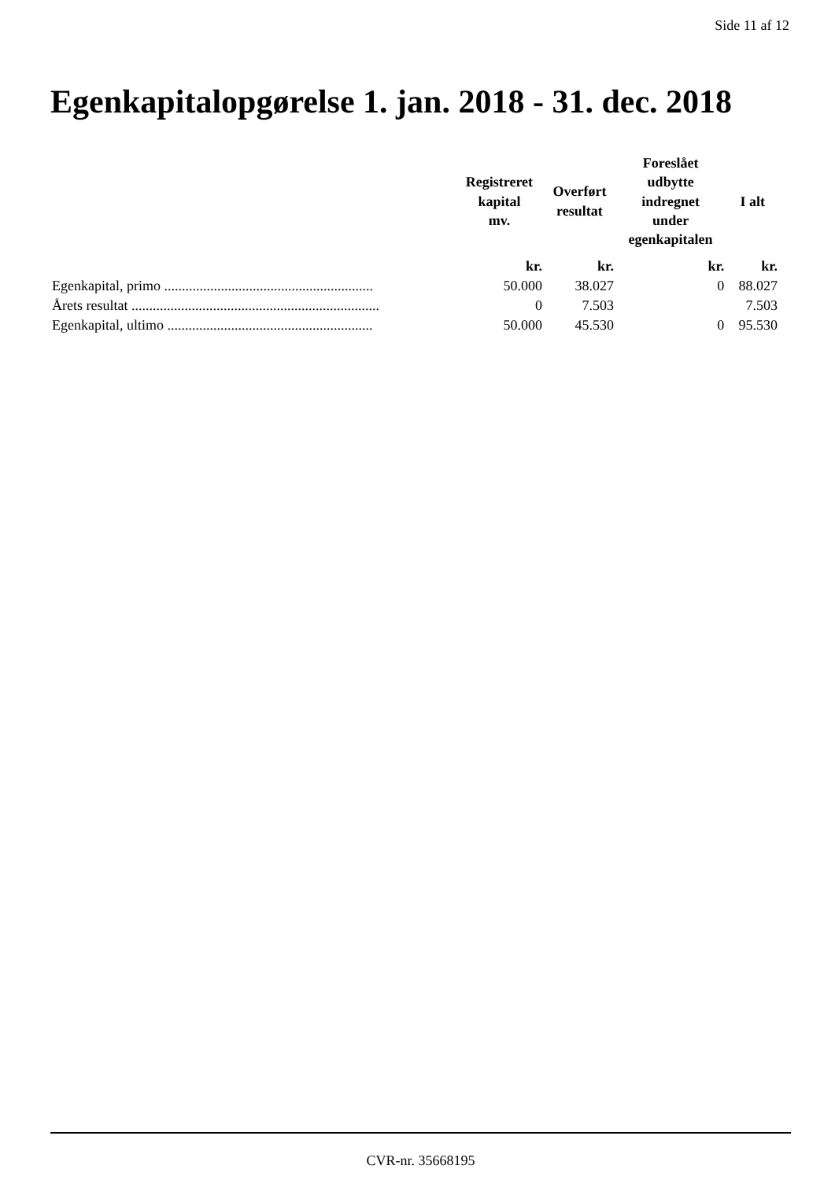Side 11 af 12
Egenkapitalopgørelse 1. jan. 2018 - 31. dec. 2018
| | Registreret kapital mv. | Overført resultat | Foreslået udbytte indregnet under egenkapitalen | I alt |
| --- | --- | --- | --- | --- |
| | kr. | kr. | kr. | kr. |
| Egenkapital, primo ........................................................... | 50.000 | 38.027 | 0 | 88.027 |
| Årets resultat ...................................................................... | 0 | 7.503 | | 7.503 |
| Egenkapital, ultimo .......................................................... | 50.000 | 45.530 | 0 | 95.530 |
CVR-nr. 35668195